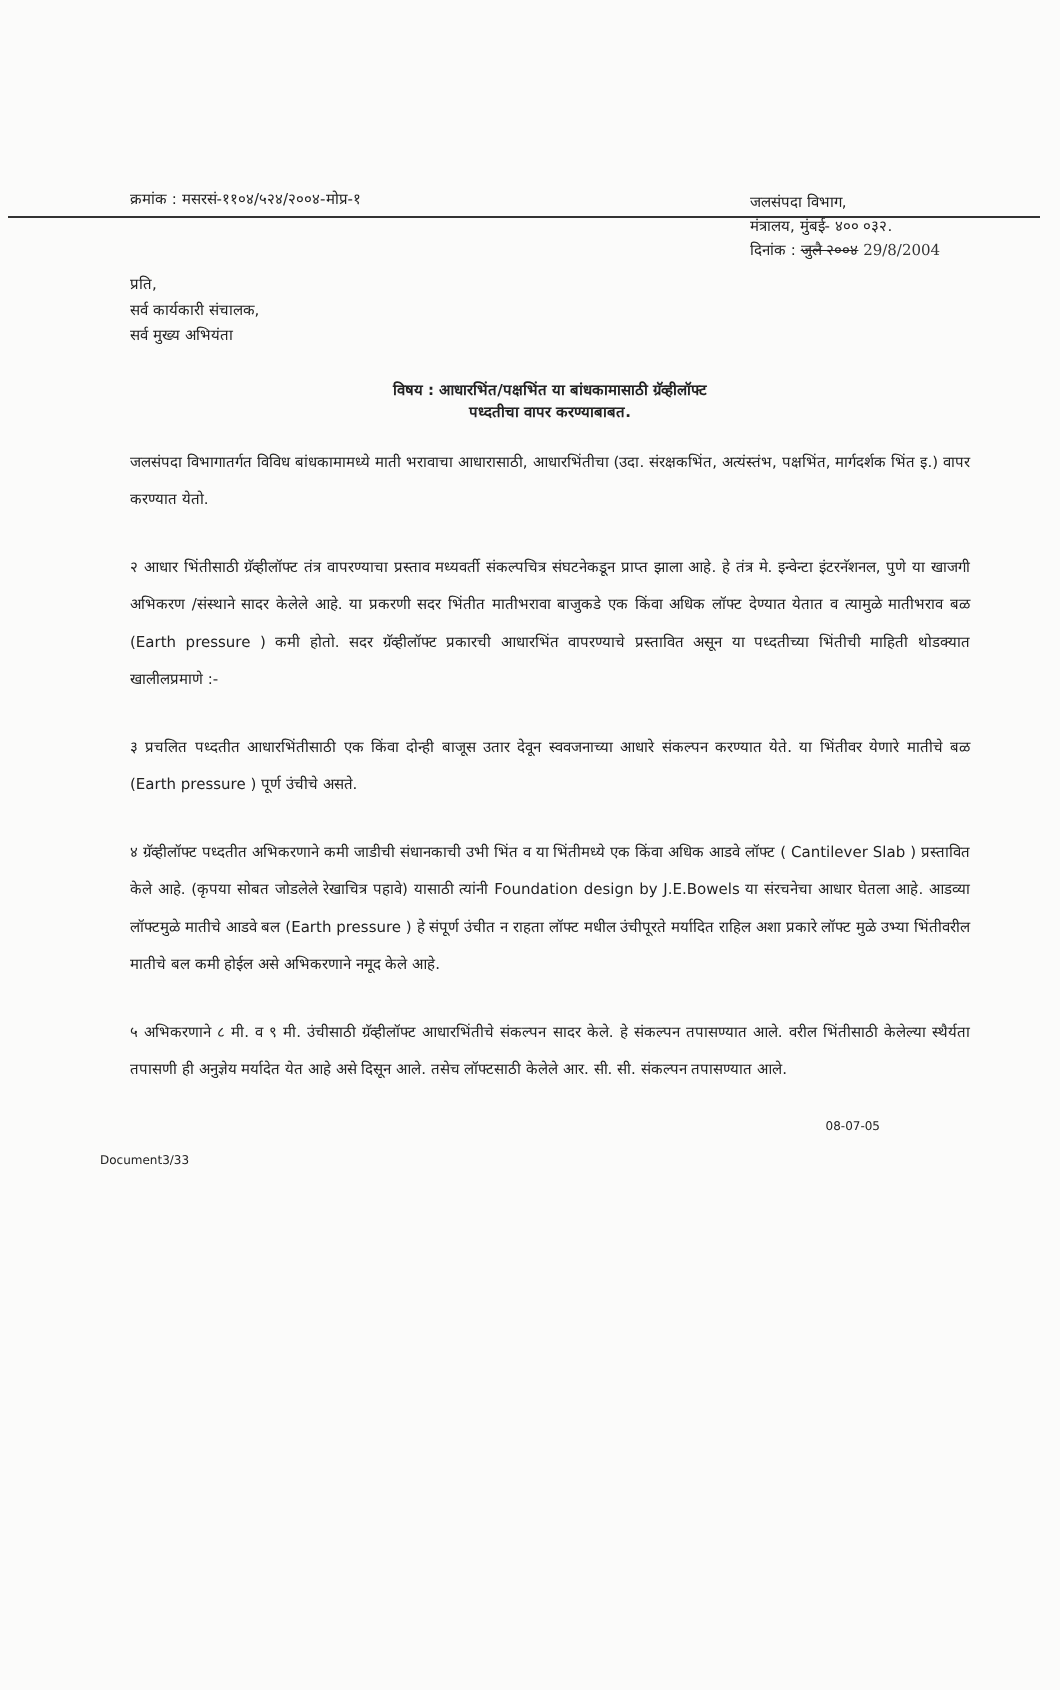क्रमांक : मसरसं-११०४/५२४/२००४-मोप्र-१
जलसंपदा विभाग,
मंत्रालय, मुंबई- ४०० ०३२.
दिनांक : जुलै २००४ 29/8/2004
प्रति,
सर्व कार्यकारी संचालक,
सर्व मुख्य अभियंता
विषय : आधारभिंत/पक्षभिंत या बांधकामासाठी ग्रॅव्हीलॉफ्ट
पध्दतीचा वापर करण्याबाबत.
जलसंपदा विभागातर्गत विविध बांधकामामध्ये माती भरावाचा आधारासाठी, आधारभिंतीचा (उदा. संरक्षकभिंत, अत्यंस्तंभ, पक्षभिंत, मार्गदर्शक भिंत इ.) वापर करण्यात येतो.
२ आधार भिंतीसाठी ग्रॅव्हीलॉफ्ट तंत्र वापरण्याचा प्रस्ताव मध्यवर्ती संकल्पचित्र संघटनेकडून प्राप्त झाला आहे. हे तंत्र मे. इन्वेन्टा इंटरनॅशनल, पुणे या खाजगी अभिकरण /संस्थाने सादर केलेले आहे. या प्रकरणी सदर भिंतीत मातीभरावा बाजुकडे एक किंवा अधिक लॉफ्ट देण्यात येतात व त्यामुळे मातीभराव बळ (Earth pressure ) कमी होतो. सदर ग्रॅव्हीलॉफ्ट प्रकारची आधारभिंत वापरण्याचे प्रस्तावित असून या पध्दतीच्या भिंतीची माहिती थोडक्यात खालीलप्रमाणे :-
३ प्रचलित पध्दतीत आधारभिंतीसाठी एक किंवा दोन्ही बाजूस उतार देवून स्ववजनाच्या आधारे संकल्पन करण्यात येते. या भिंतीवर येणारे मातीचे बळ (Earth pressure ) पूर्ण उंचीचे असते.
४ ग्रॅव्हीलॉफ्ट पध्दतीत अभिकरणाने कमी जाडीची संधानकाची उभी भिंत व या भिंतीमध्ये एक किंवा अधिक आडवे लॉफ्ट ( Cantilever Slab ) प्रस्तावित केले आहे. (कृपया सोबत जोडलेले रेखाचित्र पहावे) यासाठी त्यांनी Foundation design by J.E.Bowels या संरचनेचा आधार घेतला आहे. आडव्या लॉफ्टमुळे मातीचे आडवे बल (Earth pressure ) हे संपूर्ण उंचीत न राहता लॉफ्ट मधील उंचीपूरते मर्यादित राहिल अशा प्रकारे लॉफ्ट मुळे उभ्या भिंतीवरील मातीचे बल कमी होईल असे अभिकरणाने नमूद केले आहे.
५ अभिकरणाने ८ मी. व ९ मी. उंचीसाठी ग्रॅव्हीलॉफ्ट आधारभिंतीचे संकल्पन सादर केले. हे संकल्पन तपासण्यात आले. वरील भिंतीसाठी केलेल्या स्थैर्यता तपासणी ही अनुज्ञेय मर्यादेत येत आहे असे दिसून आले. तसेच लॉफ्टसाठी केलेले आर. सी. सी. संकल्पन तपासण्यात आले.
08-07-05
Document3/33